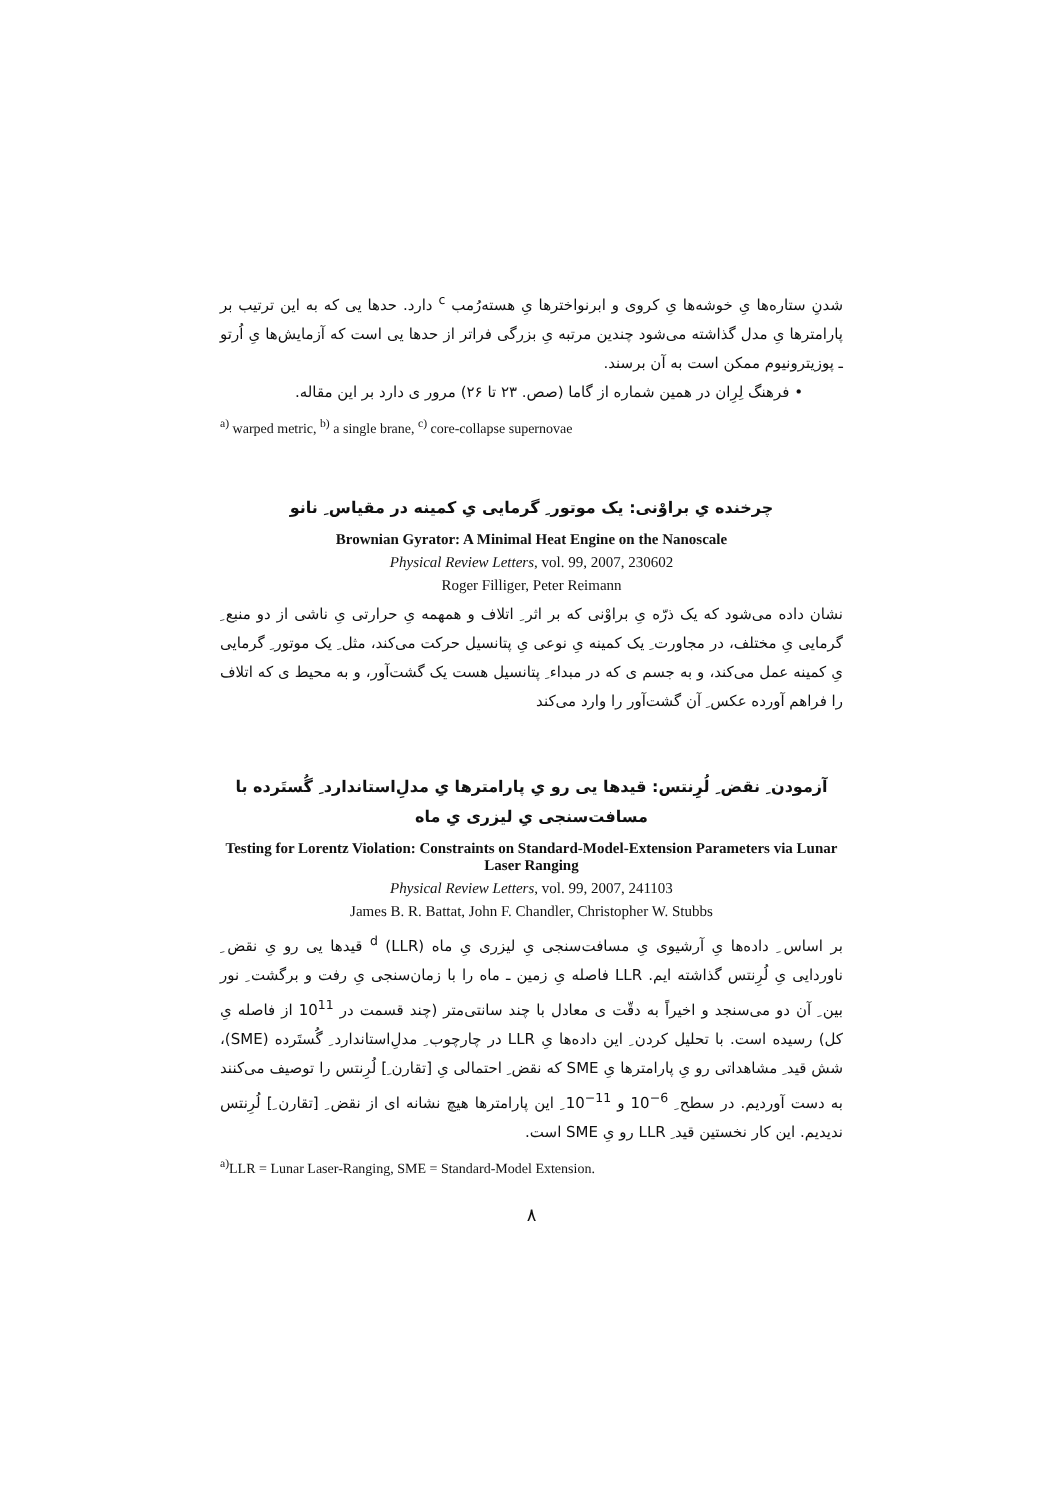شدنِ ستاره‌ها یِ خوشه‌ها یِ کروی و ابرنواخترها یِ هسته‌رُمب <sup>c</sup> دارد. حدها یی که به این ترتیب بر پارامترها یِ مدل گذاشته می‌شود چندین مرتبه یِ بزرگی فراتر از حدها یی است که آزمایش‌ها یِ اُرتو ـ پوزیترونیوم ممکن است به آن برسند.
• فرهنگ لِرِان در همین شماره از گاما (صص. ۲۳ تا ۲۶) مرور ی دارد بر این مقاله.
<sup>a)</sup> warped metric, <sup>b)</sup> a single brane, <sup>c)</sup> core-collapse supernovae
چرخنده یِ براوْنی: یک موتور ِ گرمایی یِ کمینه در مقیاس ِ نانو
Brownian Gyrator: A Minimal Heat Engine on the Nanoscale
Physical Review Letters, vol. 99, 2007, 230602
Roger Filliger, Peter Reimann
نشان داده می‌شود که یک ذرّه یِ براوْنی که بر اثر ِ اتلاف و همهمه یِ حرارتی یِ ناشی از دو منبع ِ گرمایی یِ مختلف، در مجاورت ِ یک کمینه یِ نوعی یِ پتانسیل حرکت می‌کند، مثل ِ یک موتور ِ گرمایی یِ کمینه عمل می‌کند، و به جسم ی که در مبداء ِ پتانسیل هست یک گشت‌آور، و به محیط ی که اتلاف را فراهم آورده عکس ِ آن گشت‌آور را وارد می‌کند
آزمودن ِ نقض ِ لُرِنتس: قیدها یی رو یِ پارامترها یِ مدلِ‌استاندارد ِ گُستَرده با مسافت‌سنجی یِ لیزری یِ ماه
Testing for Lorentz Violation: Constraints on Standard-Model-Extension Parameters via Lunar Laser Ranging
Physical Review Letters, vol. 99, 2007, 241103
James B. R. Battat, John F. Chandler, Christopher W. Stubbs
بر اساس ِ داده‌ها یِ آرشیوی یِ مسافت‌سنجی یِ لیزری یِ ماه (LLR) <sup>d</sup> قیدها یی رو یِ نقض ِ ناوردایی یِ لُرِنتس گذاشته ایم. LLR فاصله یِ زمین ـ ماه را با زمان‌سنجی یِ رفت و برگشت ِ نور بین ِ آن دو می‌سنجد و اخیراً به دقّت ی معادل با چند سانتی‌متر (چند قسمت در 10<sup>11</sup> از فاصله یِ کل) رسیده است. با تحلیل کردن ِ این داده‌ها یِ LLR در چارچوب ِ مدلِ‌استاندارد ِ گُستَرده (SME)، شش قید ِ مشاهداتی رو یِ پارامترها یِ SME که نقض ِ احتمالی یِ [تقارن ِ] لُرِنتس را توصیف می‌کنند به دست آوردیم. در سطح ِ 10<sup>−6</sup> و 10<sup>−11</sup> ِ این پارامترها هیچ نشانه ای از نقض ِ [تقارن ِ] لُرِنتس ندیدیم. این کار نخستین قید ِ LLR رو یِ SME است.
<sup>a)</sup> LLR = Lunar Laser-Ranging, SME = Standard-Model Extension.
۸